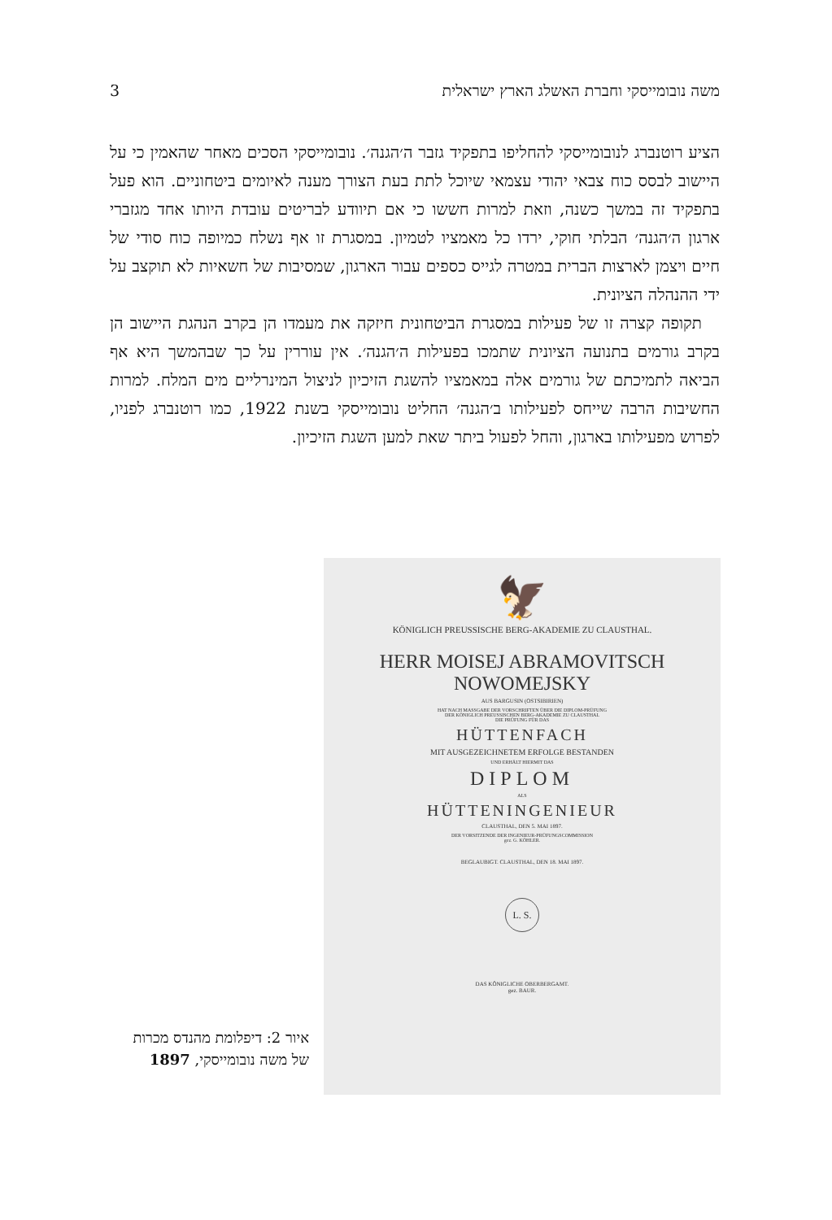3 משה נובומייסקי וחברת האשלג הארץ ישראלית
הציע רוטנברג לנובומייסקי להחליפו בתפקיד גזבר ה׳הגנה׳. נובומייסקי הסכים מאחר שהאמין כי על היישוב לבסס כוח צבאי יהודי עצמאי שיוכל לתת בעת הצורך מענה לאיומים ביטחוניים. הוא פעל בתפקיד זה במשך כשנה, וזאת למרות חששו כי אם תיוודע לבריטים עובדת היותו אחד מגזברי ארגון ה׳הגנה׳ הבלתי חוקי, ירדו כל מאמציו לטמיון. במסגרת זו אף נשלח כמיופה כוח סודי של חיים ויצמן לארצות הברית במטרה לגייס כספים עבור הארגון, שמסיבות של חשאיות לא תוקצב על ידי ההנהלה הציונית.
תקופה קצרה זו של פעילות במסגרת הביטחונית חיזקה את מעמדו הן בקרב הנהגת היישוב הן בקרב גורמים בתנועה הציונית שתמכו בפעילות ה׳הגנה׳. אין עוררין על כך שבהמשך היא אף הביאה לתמיכתם של גורמים אלה במאמציו להשגת הזיכיון לניצול המינרליים מים המלח. למרות החשיבות הרבה שייחס לפעילותו ב׳הגנה׳ החליט נובומייסקי בשנת 1922, כמו רוטנברג לפניו, לפרוש מפעילותו בארגון, והחל לפעול ביתר שאת למען השגת הזיכיון.
🦅
KÖNIGLICH PREUSSISCHE BERG-AKADEMIE ZU CLAUSTHAL.
HERR MOISEJ ABRAMOVITSCH NOWOMEJSKY
AUS BARGUSIN (OSTSIBIRIEN)
HAT NACH MASSGABE DER VORSCHRIFTEN ÜBER DIE DIPLOM-PRÜFUNG
DER KÖNIGLICH PREUSSISCHEN BERG-AKADEMIE ZU CLAUSTHAL
DIE PRÜFUNG FÜR DAS
HÜTTENFACH
MIT AUSGEZEICHNETEM ERFOLGE BESTANDEN
UND ERHÄLT HIERMIT DAS
DIPLOM
ALS
HÜTTENINGENIEUR
CLAUSTHAL, DEN 5. MAI 1897.
DER VORSITZENDE DER INGENIEUR-PRÜFUNGSCOMMISSION
gez. G. KÖHLER.
BEGLAUBIGT. CLAUSTHAL, DEN 18. MAI 1897.
L. S.
DAS KÖNIGLICHE OBERBERGAMT.
gez. BAUR.
איור 2: דיפלומת מהנדס מכרות של משה נובומייסקי, 1897